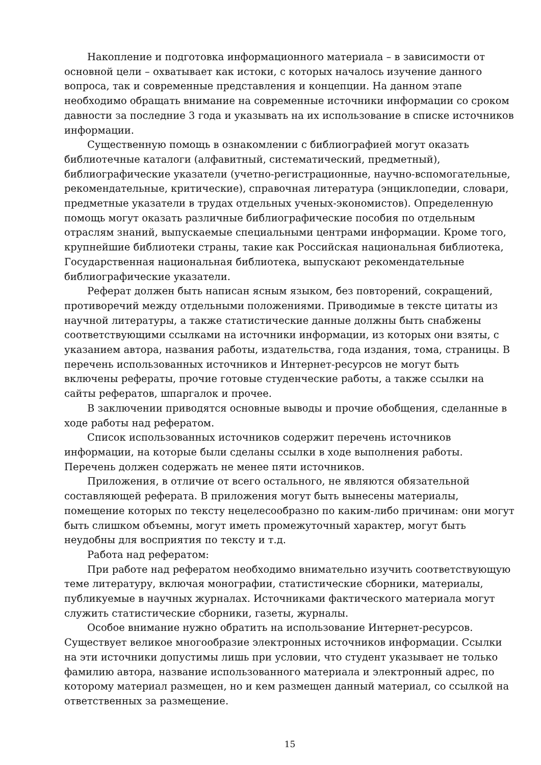Накопление и подготовка информационного материала – в зависимости от основной цели – охватывает как истоки, с которых началось изучение данного вопроса, так и современные представления и концепции. На данном этапе необходимо обращать внимание на современные источники информации со сроком давности за последние 3 года и указывать на их использование в списке источников информации.
Существенную помощь в ознакомлении с библиографией могут оказать библиотечные каталоги (алфавитный, систематический, предметный), библиографические указатели (учетно-регистрационные, научно-вспомогательные, рекомендательные, критические), справочная литература (энциклопедии, словари, предметные указатели в трудах отдельных ученых-экономистов). Определенную помощь могут оказать различные библиографические пособия по отдельным отраслям знаний, выпускаемые специальными центрами информации. Кроме того, крупнейшие библиотеки страны, такие как Российская национальная библиотека, Государственная национальная библиотека, выпускают рекомендательные библиографические указатели.
Реферат должен быть написан ясным языком, без повторений, сокращений, противоречий между отдельными положениями. Приводимые в тексте цитаты из научной литературы, а также статистические данные должны быть снабжены соответствующими ссылками на источники информации, из которых они взяты, с указанием автора, названия работы, издательства, года издания, тома, страницы. В перечень использованных источников и Интернет-ресурсов не могут быть включены рефераты, прочие готовые студенческие работы, а также ссылки на сайты рефератов, шпаргалок и прочее.
В заключении приводятся основные выводы и прочие обобщения, сделанные в ходе работы над рефератом.
Список использованных источников содержит перечень источников информации, на которые были сделаны ссылки в ходе выполнения работы. Перечень должен содержать не менее пяти источников.
Приложения, в отличие от всего остального, не являются обязательной составляющей реферата. В приложения могут быть вынесены материалы, помещение которых по тексту нецелесообразно по каким-либо причинам: они могут быть слишком объемны, могут иметь промежуточный характер, могут быть неудобны для восприятия по тексту и т.д.
Работа над рефератом:
При работе над рефератом необходимо внимательно изучить соответствующую теме литературу, включая монографии, статистические сборники, материалы, публикуемые в научных журналах. Источниками фактического материала могут служить статистические сборники, газеты, журналы.
Особое внимание нужно обратить на использование Интернет-ресурсов. Существует великое многообразие электронных источников информации. Ссылки на эти источники допустимы лишь при условии, что студент указывает не только фамилию автора, название использованного материала и электронный адрес, по которому материал размещен, но и кем размещен данный материал, со ссылкой на ответственных за размещение.
15